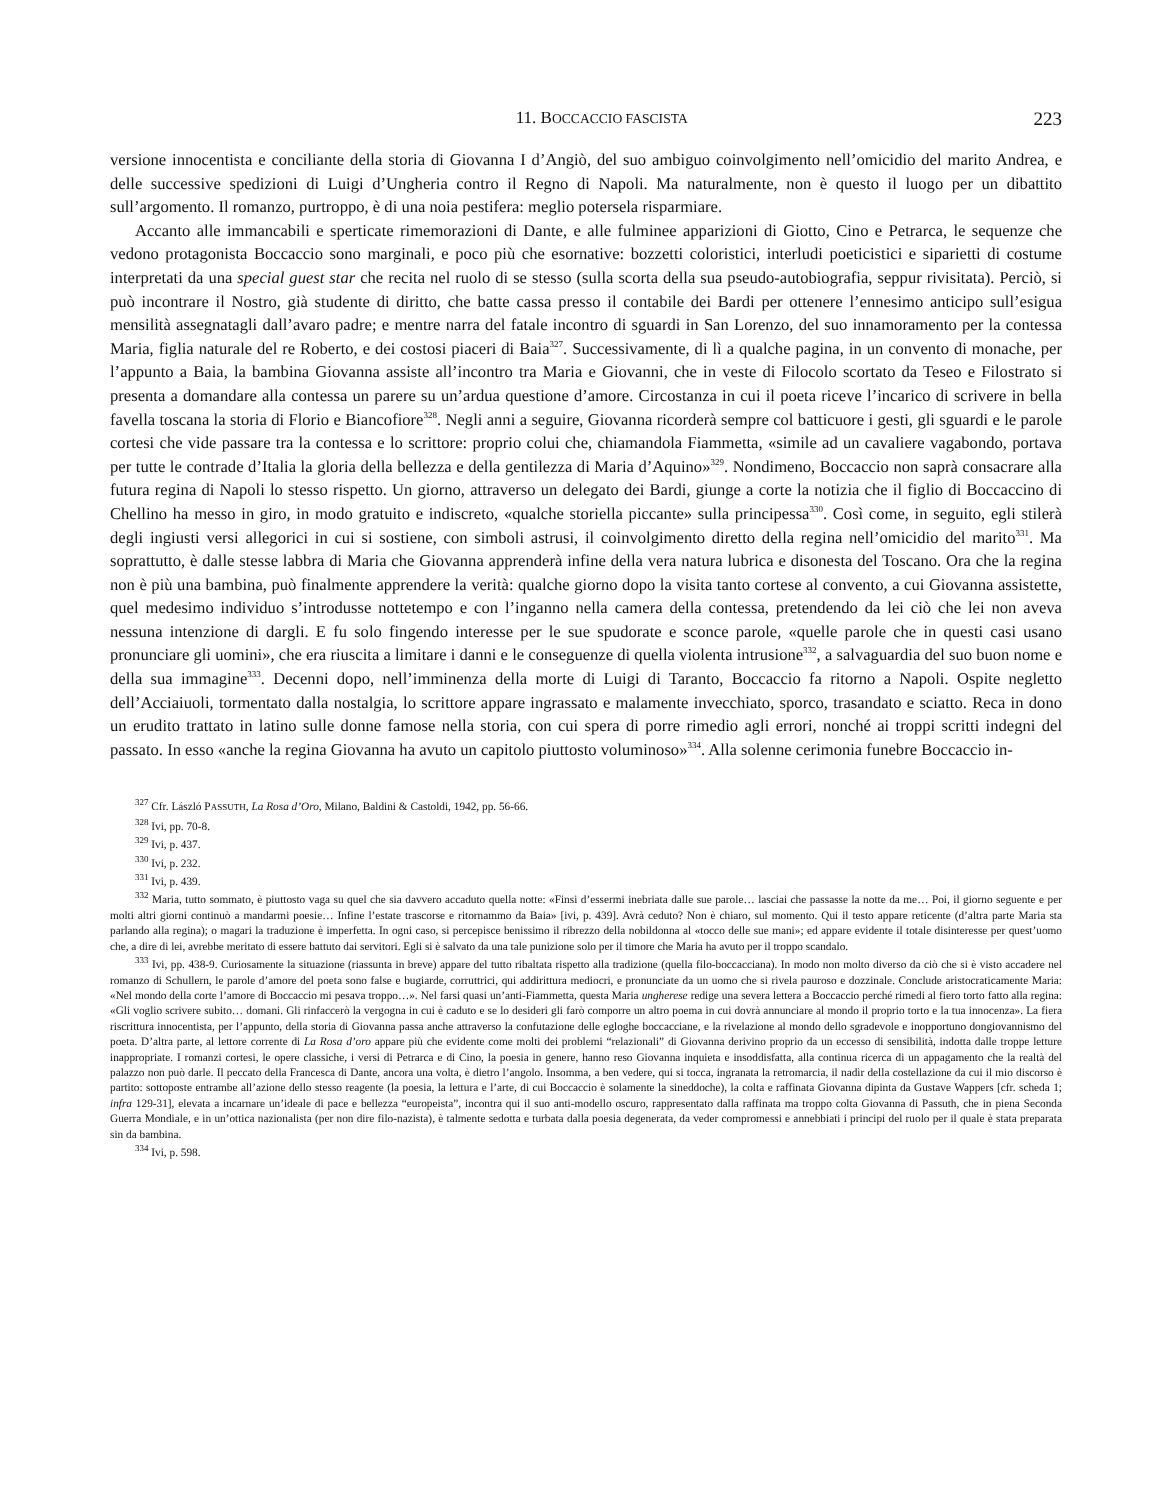11. BOCCACCIO FASCISTA 223
versione innocentista e conciliante della storia di Giovanna I d’Angiò, del suo ambiguo coinvolgimento nell’omicidio del marito Andrea, e delle successive spedizioni di Luigi d’Ungheria contro il Regno di Napoli. Ma naturalmente, non è questo il luogo per un dibattito sull’argomento. Il romanzo, purtroppo, è di una noia pestifera: meglio potersela risparmiare.
Accanto alle immancabili e sperticate rimemorazioni di Dante, e alle fulminee apparizioni di Giotto, Cino e Petrarca, le sequenze che vedono protagonista Boccaccio sono marginali, e poco più che esornative: bozzetti coloristici, interludi poeticistici e siparietti di costume interpretati da una special guest star che recita nel ruolo di se stesso (sulla scorta della sua pseudo-autobiografia, seppur rivisitata). Perciò, si può incontrare il Nostro, già studente di diritto, che batte cassa presso il contabile dei Bardi per ottenere l’ennesimo anticipo sull’esigua mensilità assegnatagli dall’avaro padre; e mentre narra del fatale incontro di sguardi in San Lorenzo, del suo innamoramento per la contessa Maria, figlia naturale del re Roberto, e dei costosi piaceri di Baia<sup>327</sup>. Successivamente, di lì a qualche pagina, in un convento di monache, per l’appunto a Baia, la bambina Giovanna assiste all’incontro tra Maria e Giovanni, che in veste di Filocolo scortato da Teseo e Filostrato si presenta a domandare alla contessa un parere su un’ardua questione d’amore. Circostanza in cui il poeta riceve l’incarico di scrivere in bella favella toscana la storia di Florio e Biancofiore<sup>328</sup>. Negli anni a seguire, Giovanna ricorderà sempre col batticuore i gesti, gli sguardi e le parole cortesi che vide passare tra la contessa e lo scrittore: proprio colui che, chiamandola Fiammetta, «simile ad un cavaliere vagabondo, portava per tutte le contrade d’Italia la gloria della bellezza e della gentilezza di Maria d’Aquino»<sup>329</sup>. Nondimeno, Boccaccio non saprà consacrare alla futura regina di Napoli lo stesso rispetto. Un giorno, attraverso un delegato dei Bardi, giunge a corte la notizia che il figlio di Boccaccino di Chellino ha messo in giro, in modo gratuito e indiscreto, «qualche storiella piccante» sulla principessa<sup>330</sup>. Così come, in seguito, egli stilerà degli ingiusti versi allegorici in cui si sostiene, con simboli astrusi, il coinvolgimento diretto della regina nell’omicidio del marito<sup>331</sup>. Ma soprattutto, è dalle stesse labbra di Maria che Giovanna apprenderà infine della vera natura lubrica e disonesta del Toscano. Ora che la regina non è più una bambina, può finalmente apprendere la verità: qualche giorno dopo la visita tanto cortese al convento, a cui Giovanna assistette, quel medesimo individuo s’introdusse nottetempo e con l’inganno nella camera della contessa, pretendendo da lei ciò che lei non aveva nessuna intenzione di dargli. E fu solo fingendo interesse per le sue spudorate e sconce parole, «quelle parole che in questi casi usano pronunciare gli uomini», che era riuscita a limitare i danni e le conseguenze di quella violenta intrusione<sup>332</sup>, a salvaguardia del suo buon nome e della sua immagine<sup>333</sup>. Decenni dopo, nell’imminenza della morte di Luigi di Taranto, Boccaccio fa ritorno a Napoli. Ospite negletto dell’Acciaiuoli, tormentato dalla nostalgia, lo scrittore appare ingrassato e malamente invecchiato, sporco, trasandato e sciatto. Reca in dono un erudito trattato in latino sulle donne famose nella storia, con cui spera di porre rimedio agli errori, nonché ai troppi scritti indegni del passato. In esso «anche la regina Giovanna ha avuto un capitolo piuttosto voluminoso»<sup>334</sup>. Alla solenne cerimonia funebre Boccaccio in-
<sup>327</sup> Cfr. László PASSUTH, La Rosa d’Oro, Milano, Baldini & Castoldi, 1942, pp. 56-66.
<sup>328</sup> Ivi, pp. 70-8.
<sup>329</sup> Ivi, p. 437.
<sup>330</sup> Ivi, p. 232.
<sup>331</sup> Ivi, p. 439.
<sup>332</sup> Maria, tutto sommato, è piuttosto vaga su quel che sia davvero accaduto quella notte: «Finsi d’essermi inebriata dalle sue parole… lasciai che passasse la notte da me… Poi, il giorno seguente e per molti altri giorni continuò a mandarmi poesie… Infine l’estate trascorse e ritornammo da Baia» [ivi, p. 439]. Avrà ceduto? Non è chiaro, sul momento. Qui il testo appare reticente (d’altra parte Maria sta parlando alla regina); o magari la traduzione è imperfetta. In ogni caso, si percepisce benissimo il ribrezzo della nobildonna al «tocco delle sue mani»; ed appare evidente il totale disinteresse per quest’uomo che, a dire di lei, avrebbe meritato di essere battuto dai servitori. Egli si è salvato da una tale punizione solo per il timore che Maria ha avuto per il troppo scandalo.
<sup>333</sup> Ivi, pp. 438-9. Curiosamente la situazione (riassunta in breve) appare del tutto ribaltata rispetto alla tradizione (quella filo-boccacciana). In modo non molto diverso da ciò che si è visto accadere nel romanzo di Schullern, le parole d’amore del poeta sono false e bugiarde, corruttrici, qui addirittura mediocri, e pronunciate da un uomo che si rivela pauroso e dozzinale. Conclude aristocraticamente Maria: «Nel mondo della corte l’amore di Boccaccio mi pesava troppo…». Nel farsi quasi un’anti-Fiammetta, questa Maria ungherese redige una severa lettera a Boccaccio perché rimedi al fiero torto fatto alla regina: «Gli voglio scrivere subito… domani. Gli rinfaccerò la vergogna in cui è caduto e se lo desideri gli farò comporre un altro poema in cui dovrà annunciare al mondo il proprio torto e la tua innocenza». La fiera riscrittura innocentista, per l’appunto, della storia di Giovanna passa anche attraverso la confutazione delle egloghe boccacciane, e la rivelazione al mondo dello sgradevole e inopportuno dongiovannismo del poeta. D’altra parte, al lettore corrente di La Rosa d’oro appare più che evidente come molti dei problemi “relazionali” di Giovanna derivino proprio da un eccesso di sensibilità, indotta dalle troppe letture inappropriate. I romanzi cortesi, le opere classiche, i versi di Petrarca e di Cino, la poesia in genere, hanno reso Giovanna inquieta e insoddisfatta, alla continua ricerca di un appagamento che la realtà del palazzo non può darle. Il peccato della Francesca di Dante, ancora una volta, è dietro l’angolo. Insomma, a ben vedere, qui si tocca, ingranata la retromarcia, il nadìr della costellazione da cui il mio discorso è partito: sottoposte entrambe all’azione dello stesso reagente (la poesia, la lettura e l’arte, di cui Boccaccio è solamente la sineddoche), la colta e raffinata Giovanna dipinta da Gustave Wappers [cfr. scheda 1; infra 129-31], elevata a incarnare un’ideale di pace e bellezza “europeista”, incontra qui il suo anti-modello oscuro, rappresentato dalla raffinata ma troppo colta Giovanna di Passuth, che in piena Seconda Guerra Mondiale, e in un’ottica nazionalista (per non dire filo-nazista), è talmente sedotta e turbata dalla poesia degenerata, da veder compromessi e annebbiati i principi del ruolo per il quale è stata preparata sin da bambina.
<sup>334</sup> Ivi, p. 598.